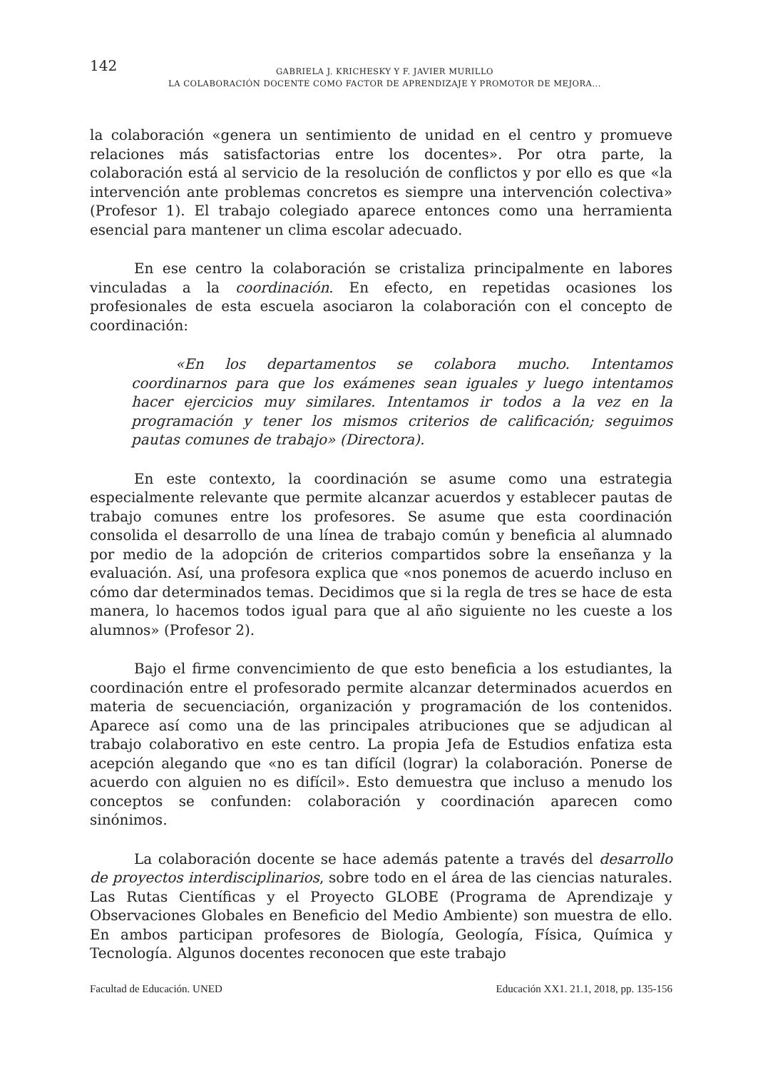142
GABRIELA J. KRICHESKY Y F. JAVIER MURILLO
LA COLABORACIÓN DOCENTE COMO FACTOR DE APRENDIZAJE Y PROMOTOR DE MEJORA...
la colaboración «genera un sentimiento de unidad en el centro y promueve relaciones más satisfactorias entre los docentes». Por otra parte, la colaboración está al servicio de la resolución de conflictos y por ello es que «la intervención ante problemas concretos es siempre una intervención colectiva» (Profesor 1). El trabajo colegiado aparece entonces como una herramienta esencial para mantener un clima escolar adecuado.
En ese centro la colaboración se cristaliza principalmente en labores vinculadas a la coordinación. En efecto, en repetidas ocasiones los profesionales de esta escuela asociaron la colaboración con el concepto de coordinación:
«En los departamentos se colabora mucho. Intentamos coordinarnos para que los exámenes sean iguales y luego intentamos hacer ejercicios muy similares. Intentamos ir todos a la vez en la programación y tener los mismos criterios de calificación; seguimos pautas comunes de trabajo» (Directora).
En este contexto, la coordinación se asume como una estrategia especialmente relevante que permite alcanzar acuerdos y establecer pautas de trabajo comunes entre los profesores. Se asume que esta coordinación consolida el desarrollo de una línea de trabajo común y beneficia al alumnado por medio de la adopción de criterios compartidos sobre la enseñanza y la evaluación. Así, una profesora explica que «nos ponemos de acuerdo incluso en cómo dar determinados temas. Decidimos que si la regla de tres se hace de esta manera, lo hacemos todos igual para que al año siguiente no les cueste a los alumnos» (Profesor 2).
Bajo el firme convencimiento de que esto beneficia a los estudiantes, la coordinación entre el profesorado permite alcanzar determinados acuerdos en materia de secuenciación, organización y programación de los contenidos. Aparece así como una de las principales atribuciones que se adjudican al trabajo colaborativo en este centro. La propia Jefa de Estudios enfatiza esta acepción alegando que «no es tan difícil (lograr) la colaboración. Ponerse de acuerdo con alguien no es difícil». Esto demuestra que incluso a menudo los conceptos se confunden: colaboración y coordinación aparecen como sinónimos.
La colaboración docente se hace además patente a través del desarrollo de proyectos interdisciplinarios, sobre todo en el área de las ciencias naturales. Las Rutas Científicas y el Proyecto GLOBE (Programa de Aprendizaje y Observaciones Globales en Beneficio del Medio Ambiente) son muestra de ello. En ambos participan profesores de Biología, Geología, Física, Química y Tecnología. Algunos docentes reconocen que este trabajo
Facultad de Educación. UNED Educación XX1. 21.1, 2018, pp. 135-156